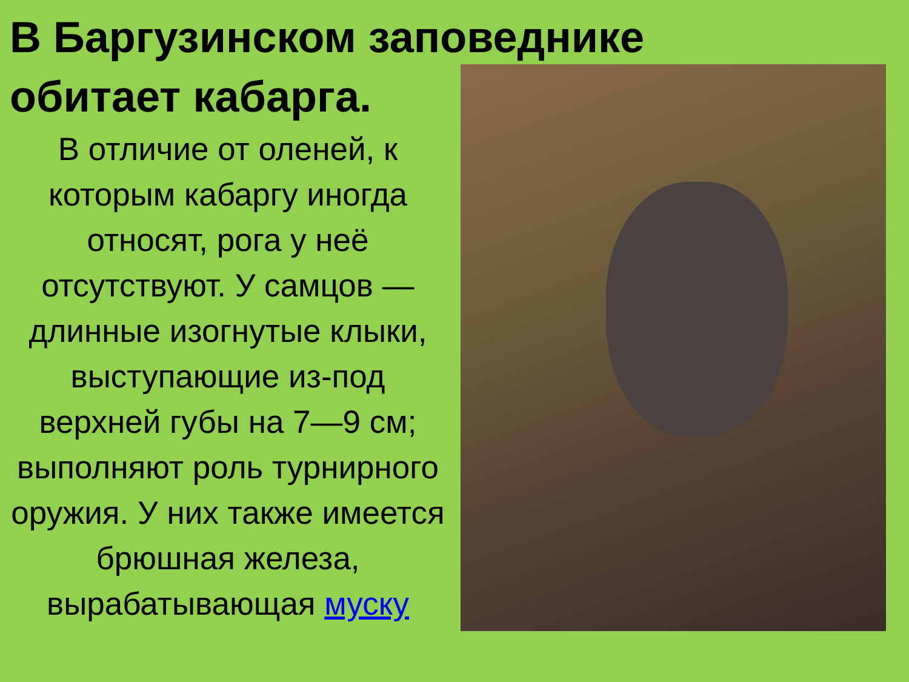В Баргузинском заповеднике
обитает кабарга.
В отличие от оленей, к которым кабаргу иногда относят, рога у неё отсутствуют. У самцов — длинные изогнутые клыки, выступающие из-под верхней губы на 7—9 см; выполняют роль турнирного оружия. У них также имеется брюшная железа, вырабатывающая муску